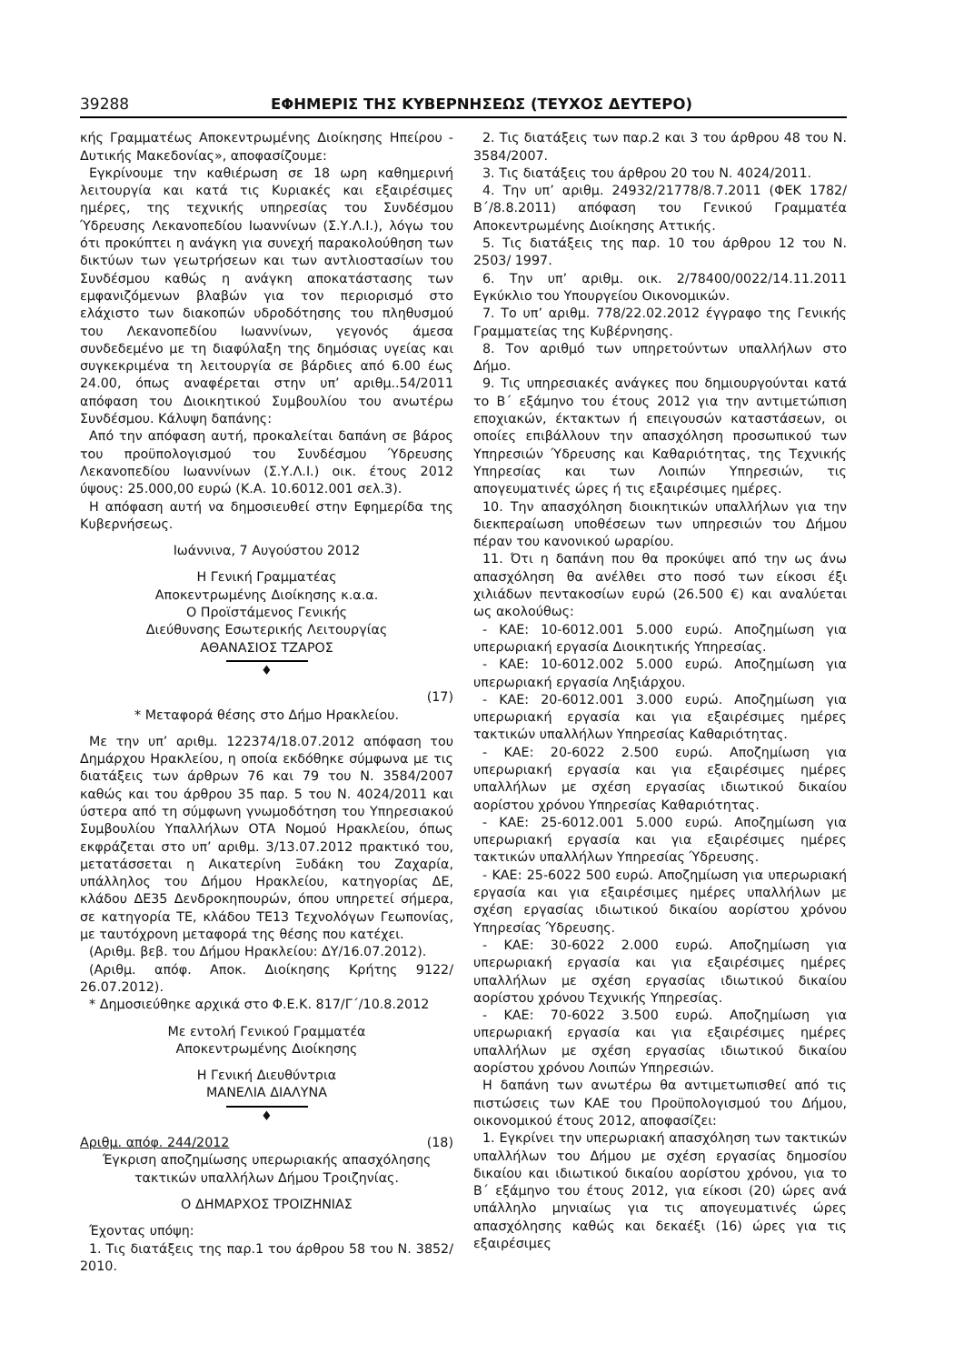39288 ΕΦΗΜΕΡΙΣ ΤΗΣ ΚΥΒΕΡΝΗΣΕΩΣ (ΤΕΥΧΟΣ ΔΕΥΤΕΡΟ)
κής Γραμματέως Αποκεντρωμένης Διοίκησης Ηπείρου - Δυτικής Μακεδονίας», αποφασίζουμε:
Εγκρίνουμε την καθιέρωση σε 18 ωρη καθημερινή λειτουργία και κατά τις Κυριακές και εξαιρέσιμες ημέρες, της τεχνικής υπηρεσίας του Συνδέσμου Ύδρευσης Λεκανοπεδίου Ιωαννίνων (Σ.Υ.Λ.Ι.), λόγω του ότι προκύπτει η ανάγκη για συνεχή παρακολούθηση των δικτύων των γεωτρήσεων και των αντλιοστασίων του Συνδέσμου καθώς η ανάγκη αποκατάστασης των εμφανιζόμενων βλαβών για τον περιορισμό στο ελάχιστο των διακοπών υδροδότησης του πληθυσμού του Λεκανοπεδίου Ιωαννίνων, γεγονός άμεσα συνδεδεμένο με τη διαφύλαξη της δημόσιας υγείας και συγκεκριμένα τη λειτουργία σε βάρδιες από 6.00 έως 24.00, όπως αναφέρεται στην υπ’ αριθμ..54/2011 απόφαση του Διοικητικού Συμβουλίου του ανωτέρω Συνδέσμου. Κάλυψη δαπάνης:
Από την απόφαση αυτή, προκαλείται δαπάνη σε βάρος του προϋπολογισμού του Συνδέσμου Ύδρευσης Λεκανοπεδίου Ιωαννίνων (Σ.Υ.Λ.Ι.) οικ. έτους 2012 ύψους: 25.000,00 ευρώ (Κ.Α. 10.6012.001 σελ.3).
Η απόφαση αυτή να δημοσιευθεί στην Εφημερίδα της Κυβερνήσεως.
Ιωάννινα, 7 Αυγούστου 2012
Η Γενική Γραμματέας
Αποκεντρωμένης Διοίκησης κ.α.α.
Ο Προϊστάμενος Γενικής
Διεύθυνσης Εσωτερικής Λειτουργίας
ΑΘΑΝΑΣΙΟΣ ΤΖΑΡΟΣ
♦
(17)
* Μεταφορά θέσης στο Δήμο Ηρακλείου.
Με την υπ’ αριθμ. 122374/18.07.2012 απόφαση του Δημάρχου Ηρακλείου, η οποία εκδόθηκε σύμφωνα με τις διατάξεις των άρθρων 76 και 79 του Ν. 3584/2007 καθώς και του άρθρου 35 παρ. 5 του Ν. 4024/2011 και ύστερα από τη σύμφωνη γνωμοδότηση του Υπηρεσιακού Συμβουλίου Υπαλλήλων ΟΤΑ Νομού Ηρακλείου, όπως εκφράζεται στο υπ’ αριθμ. 3/13.07.2012 πρακτικό του, μετατάσσεται η Αικατερίνη Ξυδάκη του Ζαχαρία, υπάλληλος του Δήμου Ηρακλείου, κατηγορίας ΔΕ, κλάδου ΔΕ35 Δενδροκηπουρών, όπου υπηρετεί σήμερα, σε κατηγορία ΤΕ, κλάδου ΤΕ13 Τεχνολόγων Γεωπονίας, με ταυτόχρονη μεταφορά της θέσης που κατέχει.
(Αριθμ. βεβ. του Δήμου Ηρακλείου: ΔΥ/16.07.2012).
(Αριθμ. απόφ. Αποκ. Διοίκησης Κρήτης 9122/ 26.07.2012).
* Δημοσιεύθηκε αρχικά στο Φ.Ε.Κ. 817/Γ΄/10.8.2012
Με εντολή Γενικού Γραμματέα
Αποκεντρωμένης Διοίκησης
Η Γενική Διευθύντρια
ΜΑΝΕΛΙΑ ΔΙΑΛΥΝΑ
♦
Αριθμ. απόφ. 244/2012 (18)
Έγκριση αποζημίωσης υπερωριακής απασχόλησης τακτικών υπαλλήλων Δήμου Τροιζηνίας.
Ο ΔΗΜΑΡΧΟΣ ΤΡΟΙΖΗΝΙΑΣ
Έχοντας υπόψη:
1. Τις διατάξεις της παρ.1 του άρθρου 58 του Ν. 3852/ 2010.
2. Τις διατάξεις των παρ.2 και 3 του άρθρου 48 του Ν. 3584/2007.
3. Τις διατάξεις του άρθρου 20 του Ν. 4024/2011.
4. Την υπ’ αριθμ. 24932/21778/8.7.2011 (ΦΕΚ 1782/Β΄/8.8.2011) απόφαση του Γενικού Γραμματέα Αποκεντρωμένης Διοίκησης Αττικής.
5. Τις διατάξεις της παρ. 10 του άρθρου 12 του Ν. 2503/ 1997.
6. Την υπ’ αριθμ. οικ. 2/78400/0022/14.11.2011 Εγκύκλιο του Υπουργείου Οικονομικών.
7. Το υπ’ αριθμ. 778/22.02.2012 έγγραφο της Γενικής Γραμματείας της Κυβέρνησης.
8. Τον αριθμό των υπηρετούντων υπαλλήλων στο Δήμο.
9. Τις υπηρεσιακές ανάγκες που δημιουργούνται κατά το Β΄ εξάμηνο του έτους 2012 για την αντιμετώπιση εποχιακών, έκτακτων ή επειγουσών καταστάσεων, οι οποίες επιβάλλουν την απασχόληση προσωπικού των Υπηρεσιών Ύδρευσης και Καθαριότητας, της Τεχνικής Υπηρεσίας και των Λοιπών Υπηρεσιών, τις απογευματινές ώρες ή τις εξαιρέσιμες ημέρες.
10. Την απασχόληση διοικητικών υπαλλήλων για την διεκπεραίωση υποθέσεων των υπηρεσιών του Δήμου πέραν του κανονικού ωραρίου.
11. Ότι η δαπάνη που θα προκύψει από την ως άνω απασχόληση θα ανέλθει στο ποσό των είκοσι έξι χιλιάδων πεντακοσίων ευρώ (26.500 €) και αναλύεται ως ακολούθως:
- ΚΑΕ: 10-6012.001 5.000 ευρώ. Αποζημίωση για υπερωριακή εργασία Διοικητικής Υπηρεσίας.
- ΚΑΕ: 10-6012.002 5.000 ευρώ. Αποζημίωση για υπερωριακή εργασία Ληξιάρχου.
- ΚΑΕ: 20-6012.001 3.000 ευρώ. Αποζημίωση για υπερωριακή εργασία και για εξαιρέσιμες ημέρες τακτικών υπαλλήλων Υπηρεσίας Καθαριότητας.
- ΚΑΕ: 20-6022 2.500 ευρώ. Αποζημίωση για υπερωριακή εργασία και για εξαιρέσιμες ημέρες υπαλλήλων με σχέση εργασίας ιδιωτικού δικαίου αορίστου χρόνου Υπηρεσίας Καθαριότητας.
- ΚΑΕ: 25-6012.001 5.000 ευρώ. Αποζημίωση για υπερωριακή εργασία και για εξαιρέσιμες ημέρες τακτικών υπαλλήλων Υπηρεσίας Ύδρευσης.
- ΚΑΕ: 25-6022 500 ευρώ. Αποζημίωση για υπερωριακή εργασία και για εξαιρέσιμες ημέρες υπαλλήλων με σχέση εργασίας ιδιωτικού δικαίου αορίστου χρόνου Υπηρεσίας Ύδρευσης.
- ΚΑΕ: 30-6022 2.000 ευρώ. Αποζημίωση για υπερωριακή εργασία και για εξαιρέσιμες ημέρες υπαλλήλων με σχέση εργασίας ιδιωτικού δικαίου αορίστου χρόνου Τεχνικής Υπηρεσίας.
- ΚΑΕ: 70-6022 3.500 ευρώ. Αποζημίωση για υπερωριακή εργασία και για εξαιρέσιμες ημέρες υπαλλήλων με σχέση εργασίας ιδιωτικού δικαίου αορίστου χρόνου Λοιπών Υπηρεσιών.
Η δαπάνη των ανωτέρω θα αντιμετωπισθεί από τις πιστώσεις των ΚΑΕ του Προϋπολογισμού του Δήμου, οικονομικού έτους 2012, αποφασίζει:
1. Εγκρίνει την υπερωριακή απασχόληση των τακτικών υπαλλήλων του Δήμου με σχέση εργασίας δημοσίου δικαίου και ιδιωτικού δικαίου αορίστου χρόνου, για το Β΄ εξάμηνο του έτους 2012, για είκοσι (20) ώρες ανά υπάλληλο μηνιαίως για τις απογευματινές ώρες απασχόλησης καθώς και δεκαέξι (16) ώρες για τις εξαιρέσιμες